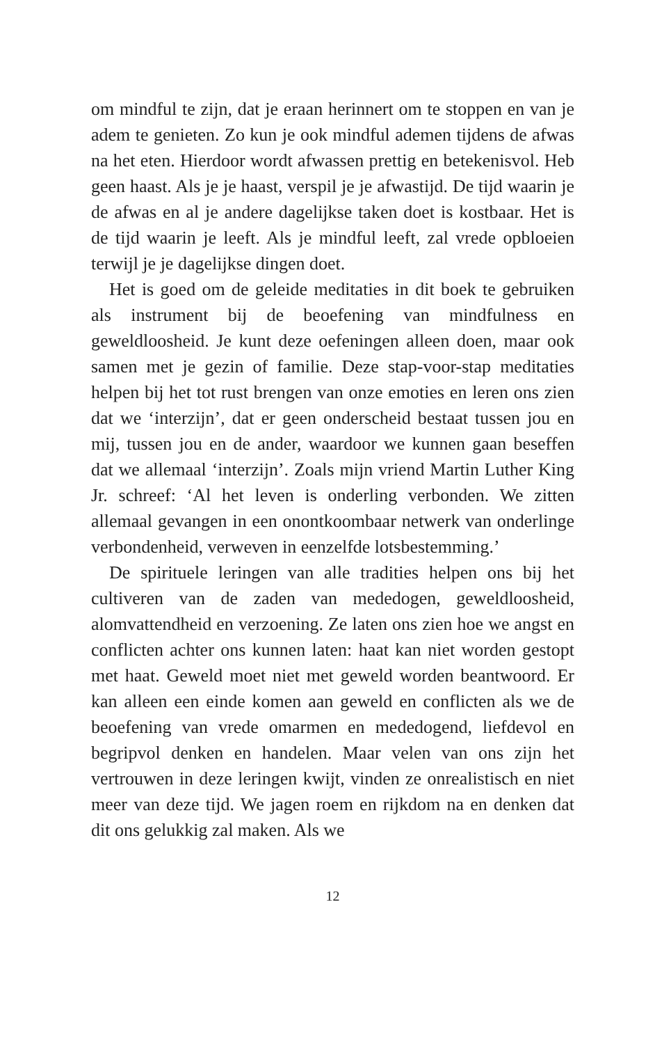om mindful te zijn, dat je eraan herinnert om te stoppen en van je adem te genieten. Zo kun je ook mindful ademen tijdens de afwas na het eten. Hierdoor wordt afwassen prettig en betekenisvol. Heb geen haast. Als je je haast, verspil je je afwastijd. De tijd waarin je de afwas en al je andere dagelijkse taken doet is kostbaar. Het is de tijd waarin je leeft. Als je mindful leeft, zal vrede opbloeien terwijl je je dagelijkse dingen doet.
Het is goed om de geleide meditaties in dit boek te gebruiken als instrument bij de beoefening van mindfulness en geweldloosheid. Je kunt deze oefeningen alleen doen, maar ook samen met je gezin of familie. Deze stap-voor-stap meditaties helpen bij het tot rust brengen van onze emoties en leren ons zien dat we ‘interzijn’, dat er geen onderscheid bestaat tussen jou en mij, tussen jou en de ander, waardoor we kunnen gaan beseffen dat we allemaal ‘interzijn’. Zoals mijn vriend Martin Luther King Jr. schreef: ‘Al het leven is onderling verbonden. We zitten allemaal gevangen in een onontkoombaar netwerk van onderlinge verbondenheid, verweven in eenzelfde lotsbestemming.’
De spirituele leringen van alle tradities helpen ons bij het cultiveren van de zaden van mededogen, geweldloosheid, alomvattendheid en verzoening. Ze laten ons zien hoe we angst en conflicten achter ons kunnen laten: haat kan niet worden gestopt met haat. Geweld moet niet met geweld worden beantwoord. Er kan alleen een einde komen aan geweld en conflicten als we de beoefening van vrede omarmen en mededogend, liefdevol en begripvol denken en handelen. Maar velen van ons zijn het vertrouwen in deze leringen kwijt, vinden ze onrealistisch en niet meer van deze tijd. We jagen roem en rijkdom na en denken dat dit ons gelukkig zal maken. Als we
12